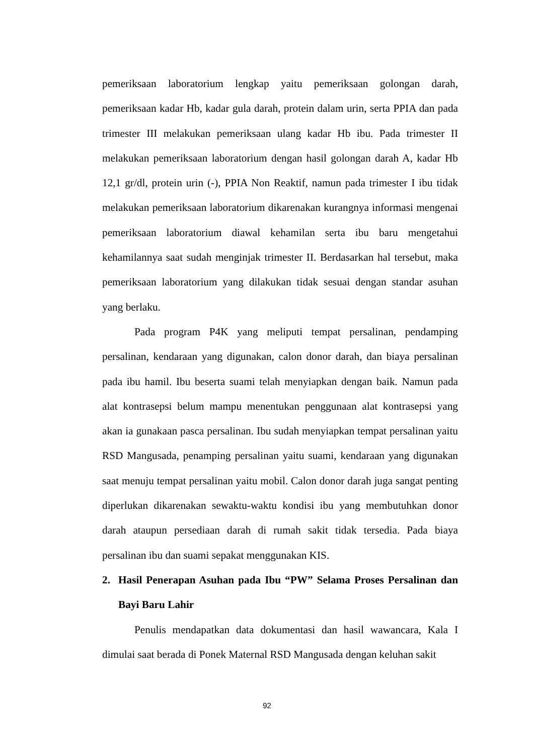pemeriksaan laboratorium lengkap yaitu pemeriksaan golongan darah, pemeriksaan kadar Hb, kadar gula darah, protein dalam urin, serta PPIA dan pada trimester III melakukan pemeriksaan ulang kadar Hb ibu. Pada trimester II melakukan pemeriksaan laboratorium dengan hasil golongan darah A, kadar Hb 12,1 gr/dl, protein urin (-), PPIA Non Reaktif, namun pada trimester I ibu tidak melakukan pemeriksaan laboratorium dikarenakan kurangnya informasi mengenai pemeriksaan laboratorium diawal kehamilan serta ibu baru mengetahui kehamilannya saat sudah menginjak trimester II. Berdasarkan hal tersebut, maka pemeriksaan laboratorium yang dilakukan tidak sesuai dengan standar asuhan yang berlaku.
Pada program P4K yang meliputi tempat persalinan, pendamping persalinan, kendaraan yang digunakan, calon donor darah, dan biaya persalinan pada ibu hamil. Ibu beserta suami telah menyiapkan dengan baik. Namun pada alat kontrasepsi belum mampu menentukan penggunaan alat kontrasepsi yang akan ia gunakaan pasca persalinan. Ibu sudah menyiapkan tempat persalinan yaitu RSD Mangusada, penamping persalinan yaitu suami, kendaraan yang digunakan saat menuju tempat persalinan yaitu mobil. Calon donor darah juga sangat penting diperlukan dikarenakan sewaktu-waktu kondisi ibu yang membutuhkan donor darah ataupun persediaan darah di rumah sakit tidak tersedia. Pada biaya persalinan ibu dan suami sepakat menggunakan KIS.
2. Hasil Penerapan Asuhan pada Ibu “PW” Selama Proses Persalinan dan Bayi Baru Lahir
Penulis mendapatkan data dokumentasi dan hasil wawancara, Kala I dimulai saat berada di Ponek Maternal RSD Mangusada dengan keluhan sakit
92